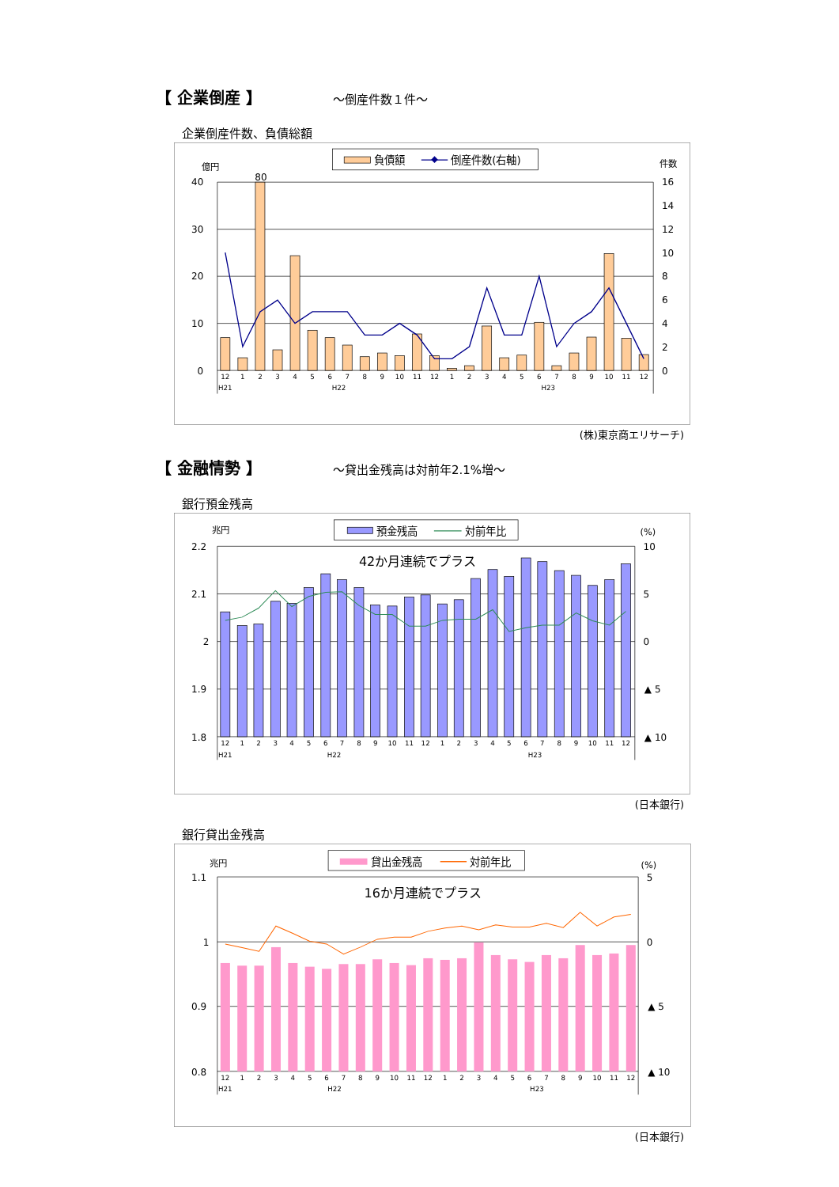【 企業倒産 】 ～倒産件数１件～
企業倒産件数、負債総額
負債額
倒産件数(右軸)
億円
件数
40
30
20
10
0
16
14
12
10
8
6
4
2
0
80
12
1
2
3
4
5
6
7
8
9
10
11
12
1
2
3
4
5
6
7
8
9
10
11
12
H21
H22
H23
(株)東京商エリサーチ)
【 金融情勢 】 ～貸出金残高は対前年2.1%増～
銀行預金残高
預金残高
対前年比
兆円
(%)
42か月連続でプラス
2.2
2.1
2
1.9
1.8
10
5
0
▲ 5
▲ 10
12
1
2
3
4
5
6
7
8
9
10
11
12
1
2
3
4
5
6
7
8
9
10
11
12
H21
H22
H23
(日本銀行)
銀行貸出金残高
貸出金残高
対前年比
兆円
(%)
16か月連続でプラス
1.1
1
0.9
0.8
5
0
▲ 5
▲ 10
12
1
2
3
4
5
6
7
8
9
10
11
12
1
2
3
4
5
6
7
8
9
10
11
12
H21
H22
H23
(日本銀行)